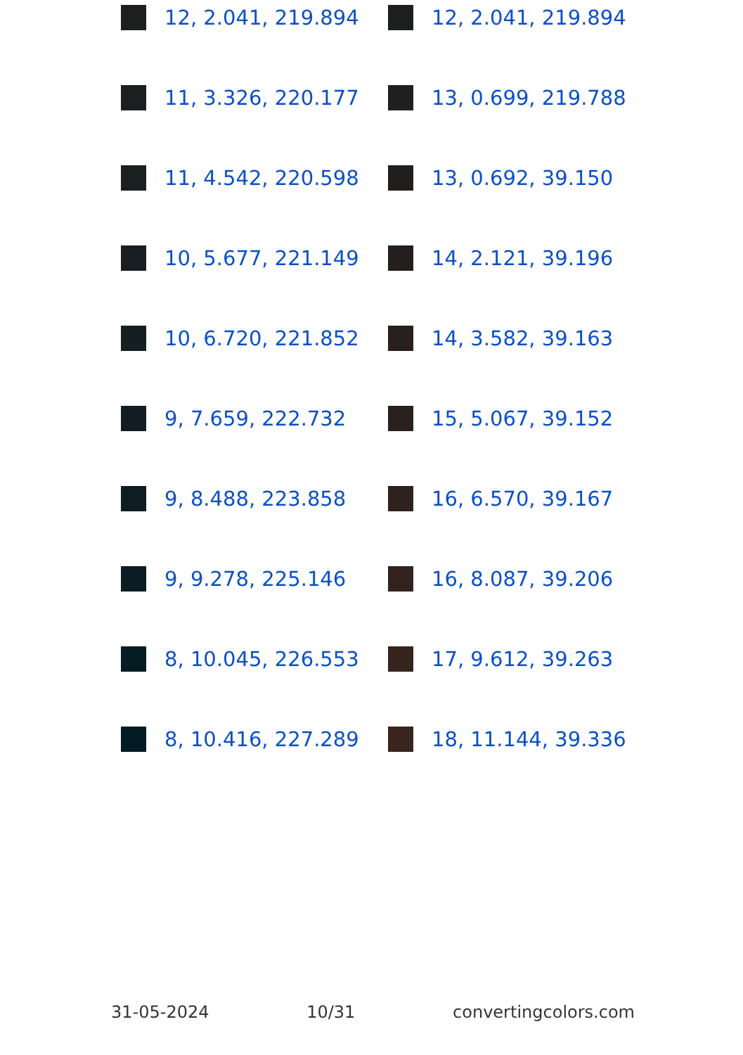12, 2.041, 219.894 12, 2.041, 219.894
11, 3.326, 220.177 13, 0.699, 219.788
11, 4.542, 220.598 13, 0.692, 39.150
10, 5.677, 221.149 14, 2.121, 39.196
10, 6.720, 221.852 14, 3.582, 39.163
9, 7.659, 222.732 15, 5.067, 39.152
9, 8.488, 223.858 16, 6.570, 39.167
9, 9.278, 225.146 16, 8.087, 39.206
8, 10.045, 226.553 17, 9.612, 39.263
8, 10.416, 227.289 18, 11.144, 39.336
31-05-2024 10/31 convertingcolors.com